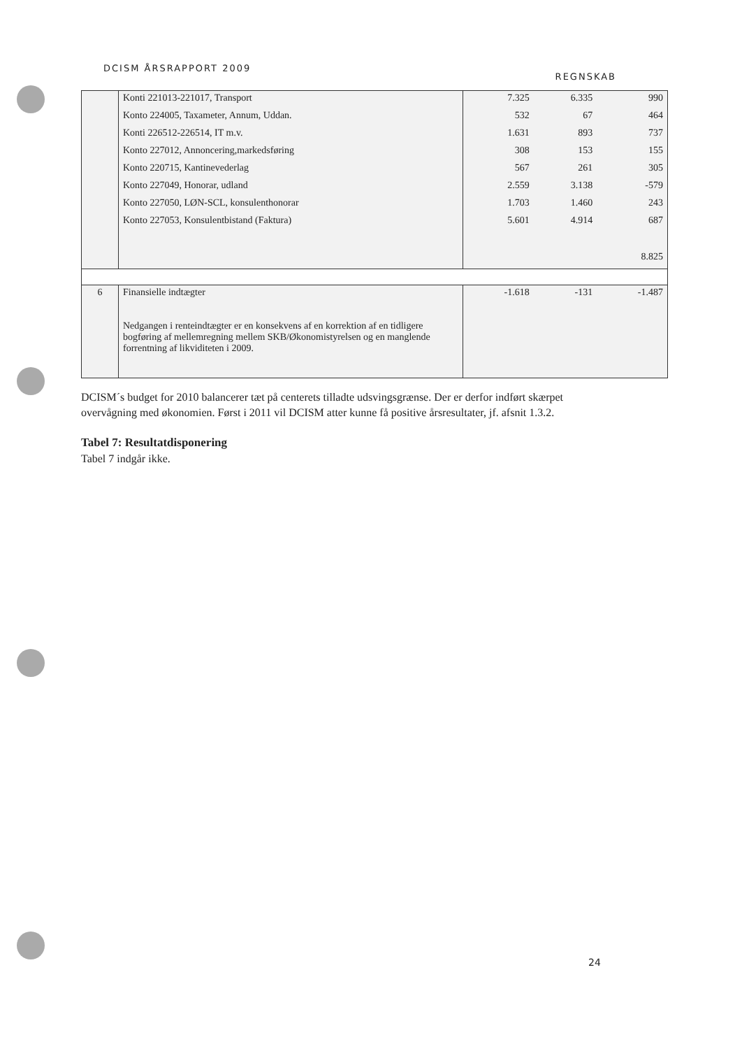DCISM ÅRSRAPPORT 2009 REGNSKAB
| | Konti 221013-221017, Transport Konto 224005, Taxameter, Annum, Uddan. Konti 226512-226514, IT m.v. Konto 227012, Annoncering,markedsføring Konto 220715, Kantinevederlag Konto 227049, Honorar, udland Konto 227050, LØN-SCL, konsulenthonorar Konto 227053, Konsulentbistand (Faktura) | 7.325 532 1.631 308 567 2.559 1.703 5.601 | 6.335 67 893 153 261 3.138 1.460 4.914 | 990 464 737 155 305 -579 243 687 8.825 |
| 6 | Finansielle indtægter Nedgangen i renteindtægter er en konsekvens af en korrektion af en tidligere bogføring af mellemregning mellem SKB/Økonomistyrelsen og en manglende forrentning af likviditeten i 2009. | -1.618 | -131 | -1.487 |
DCISM´s budget for 2010 balancerer tæt på centerets tilladte udsvingsgrænse. Der er derfor indført skærpet overvågning med økonomien. Først i 2011 vil DCISM atter kunne få positive årsresultater, jf. afsnit 1.3.2.
Tabel 7: Resultatdisponering
Tabel 7 indgår ikke.
24